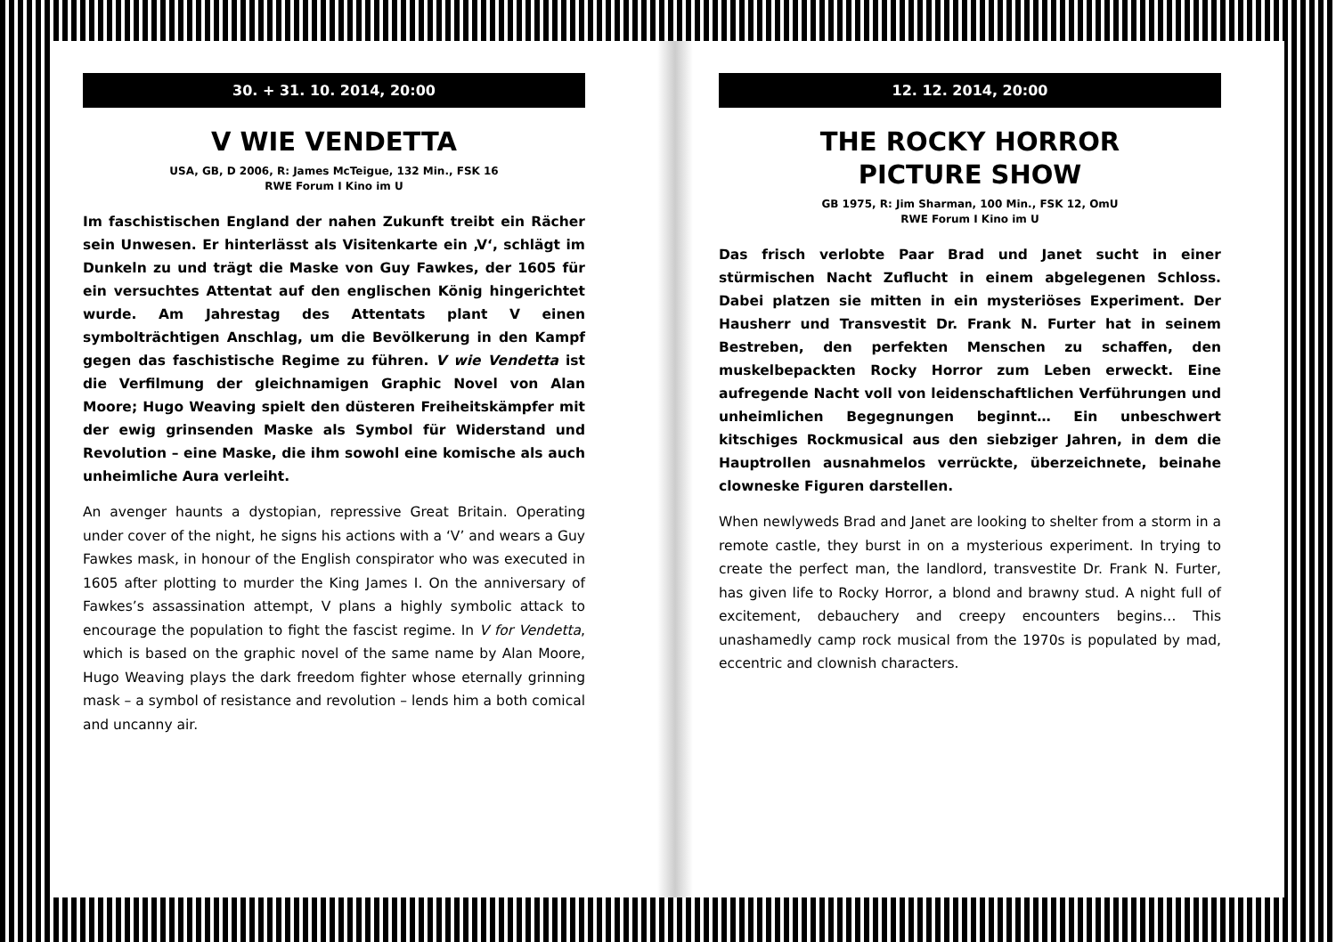30. + 31. 10. 2014, 20:00
V WIE VENDETTA
USA, GB, D 2006, R: James McTeigue, 132 Min., FSK 16
RWE Forum I Kino im U
Im faschistischen England der nahen Zukunft treibt ein Rächer sein Unwesen. Er hinterlässt als Visitenkarte ein ‚V‘, schlägt im Dunkeln zu und trägt die Maske von Guy Fawkes, der 1605 für ein versuchtes Attentat auf den englischen König hingerichtet wurde. Am Jahrestag des Attentats plant V einen symbolträchtigen Anschlag, um die Bevölkerung in den Kampf gegen das faschistische Regime zu führen. V wie Vendetta ist die Verfilmung der gleichnamigen Graphic Novel von Alan Moore; Hugo Weaving spielt den düsteren Freiheitskämpfer mit der ewig grinsenden Maske als Symbol für Widerstand und Revolution – eine Maske, die ihm sowohl eine komische als auch unheimliche Aura verleiht.
An avenger haunts a dystopian, repressive Great Britain. Operating under cover of the night, he signs his actions with a ‘V’ and wears a Guy Fawkes mask, in honour of the English conspirator who was executed in 1605 after plotting to murder the King James I. On the anniversary of Fawkes’s assassination attempt, V plans a highly symbolic attack to encourage the population to fight the fascist regime. In V for Vendetta, which is based on the graphic novel of the same name by Alan Moore, Hugo Weaving plays the dark freedom fighter whose eternally grinning mask – a symbol of resistance and revolution – lends him a both comical and uncanny air.
12. 12. 2014, 20:00
THE ROCKY HORROR
PICTURE SHOW
GB 1975, R: Jim Sharman, 100 Min., FSK 12, OmU
RWE Forum I Kino im U
Das frisch verlobte Paar Brad und Janet sucht in einer stürmischen Nacht Zuflucht in einem abgelegenen Schloss. Dabei platzen sie mitten in ein mysteriöses Experiment. Der Hausherr und Transvestit Dr. Frank N. Furter hat in seinem Bestreben, den perfekten Menschen zu schaffen, den muskelbepackten Rocky Horror zum Leben erweckt. Eine aufregende Nacht voll von leidenschaftlichen Verführungen und unheimlichen Begegnungen beginnt… Ein unbeschwert kitschiges Rockmusical aus den siebziger Jahren, in dem die Hauptrollen ausnahmelos verrückte, überzeichnete, beinahe clowneske Figuren darstellen.
When newlyweds Brad and Janet are looking to shelter from a storm in a remote castle, they burst in on a mysterious experiment. In trying to create the perfect man, the landlord, transvestite Dr. Frank N. Furter, has given life to Rocky Horror, a blond and brawny stud. A night full of excitement, debauchery and creepy encounters begins… This unashamedly camp rock musical from the 1970s is populated by mad, eccentric and clownish characters.